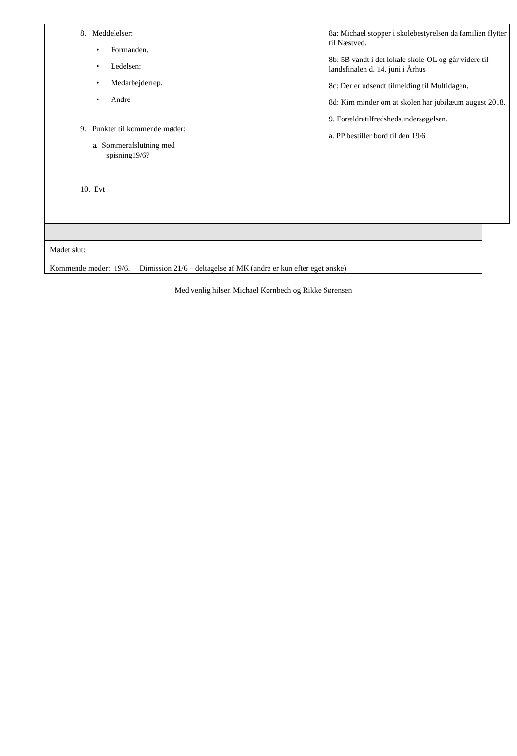| 8. Meddelelser: • Formanden. • Ledelsen: • Medarbejderrep. • Andre 9. Punkter til kommende møder: a. Sommerafslutning med spisning19/6? 10. Evt 8a: Michael stopper i skolebestyrelsen da familien flytter til Næstved. 8b: 5B vandt i det lokale skole-OL og går videre til landsfinalen d. 14. juni i Århus 8c: Der er udsendt tilmelding til Multidagen. 8d: Kim minder om at skolen har jubilæum august 2018. 9. Forældretilfredshedsundersøgelsen. a. PP bestiller bord til den 19/6 |
Mødet slut:
Kommende møder: 19/6. Dimission 21/6 – deltagelse af MK (andre er kun efter eget ønske)
Med venlig hilsen Michael Kornbech og Rikke Sørensen